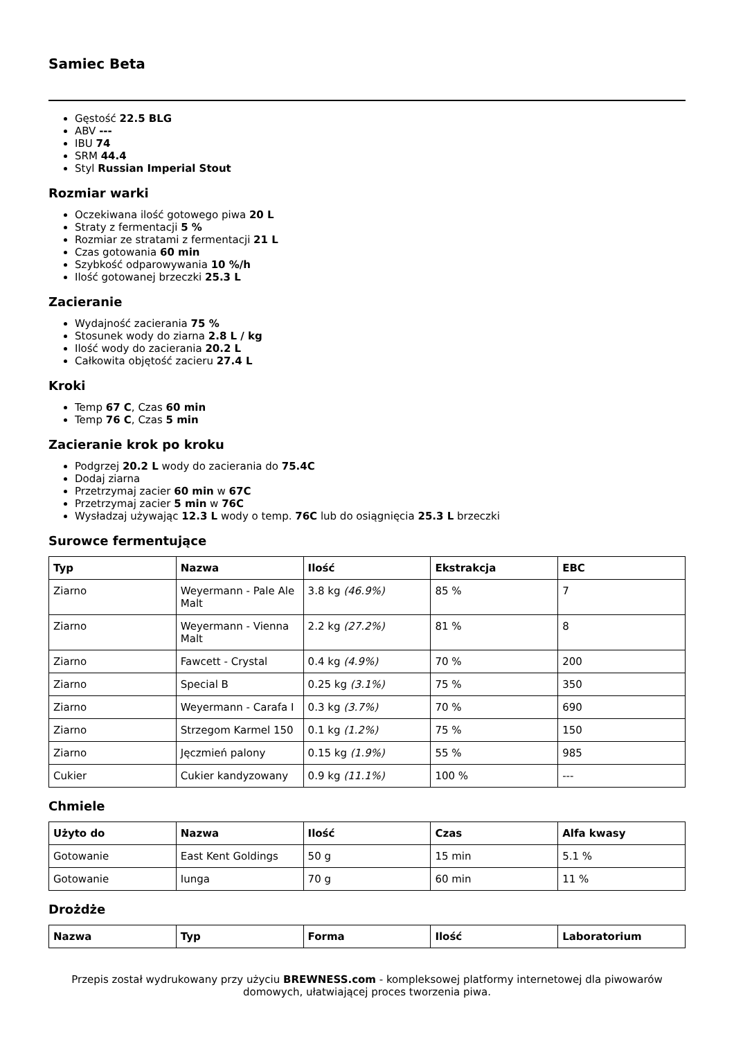Samiec Beta
Gęstość 22.5 BLG
ABV ---
IBU 74
SRM 44.4
Styl Russian Imperial Stout
Rozmiar warki
Oczekiwana ilość gotowego piwa 20 L
Straty z fermentacji 5 %
Rozmiar ze stratami z fermentacji 21 L
Czas gotowania 60 min
Szybkość odparowywania 10 %/h
Ilość gotowanej brzeczki 25.3 L
Zacieranie
Wydajność zacierania 75 %
Stosunek wody do ziarna 2.8 L / kg
Ilość wody do zacierania 20.2 L
Całkowita objętość zacieru 27.4 L
Kroki
Temp 67 C, Czas 60 min
Temp 76 C, Czas 5 min
Zacieranie krok po kroku
Podgrzej 20.2 L wody do zacierania do 75.4C
Dodaj ziarna
Przetrzymaj zacier 60 min w 67C
Przetrzymaj zacier 5 min w 76C
Wysładzaj używając 12.3 L wody o temp. 76C lub do osiągnięcia 25.3 L brzeczki
Surowce fermentujące
| Typ | Nazwa | Ilość | Ekstrakcja | EBC |
| --- | --- | --- | --- | --- |
| Ziarno | Weyermann - Pale Ale Malt | 3.8 kg (46.9%) | 85 % | 7 |
| Ziarno | Weyermann - Vienna Malt | 2.2 kg (27.2%) | 81 % | 8 |
| Ziarno | Fawcett - Crystal | 0.4 kg (4.9%) | 70 % | 200 |
| Ziarno | Special B | 0.25 kg (3.1%) | 75 % | 350 |
| Ziarno | Weyermann - Carafa I | 0.3 kg (3.7%) | 70 % | 690 |
| Ziarno | Strzegom Karmel 150 | 0.1 kg (1.2%) | 75 % | 150 |
| Ziarno | Jęczmień palony | 0.15 kg (1.9%) | 55 % | 985 |
| Cukier | Cukier kandyzowany | 0.9 kg (11.1%) | 100 % | --- |
Chmiele
| Użyto do | Nazwa | Ilość | Czas | Alfa kwasy |
| --- | --- | --- | --- | --- |
| Gotowanie | East Kent Goldings | 50 g | 15 min | 5.1 % |
| Gotowanie | Iunga | 70 g | 60 min | 11 % |
Drożdże
| Nazwa | Typ | Forma | Ilość | Laboratorium |
| --- | --- | --- | --- | --- |
Przepis został wydrukowany przy użyciu BREWNESS.com - kompleksowej platformy internetowej dla piwowarów domowych, ułatwiającej proces tworzenia piwa.